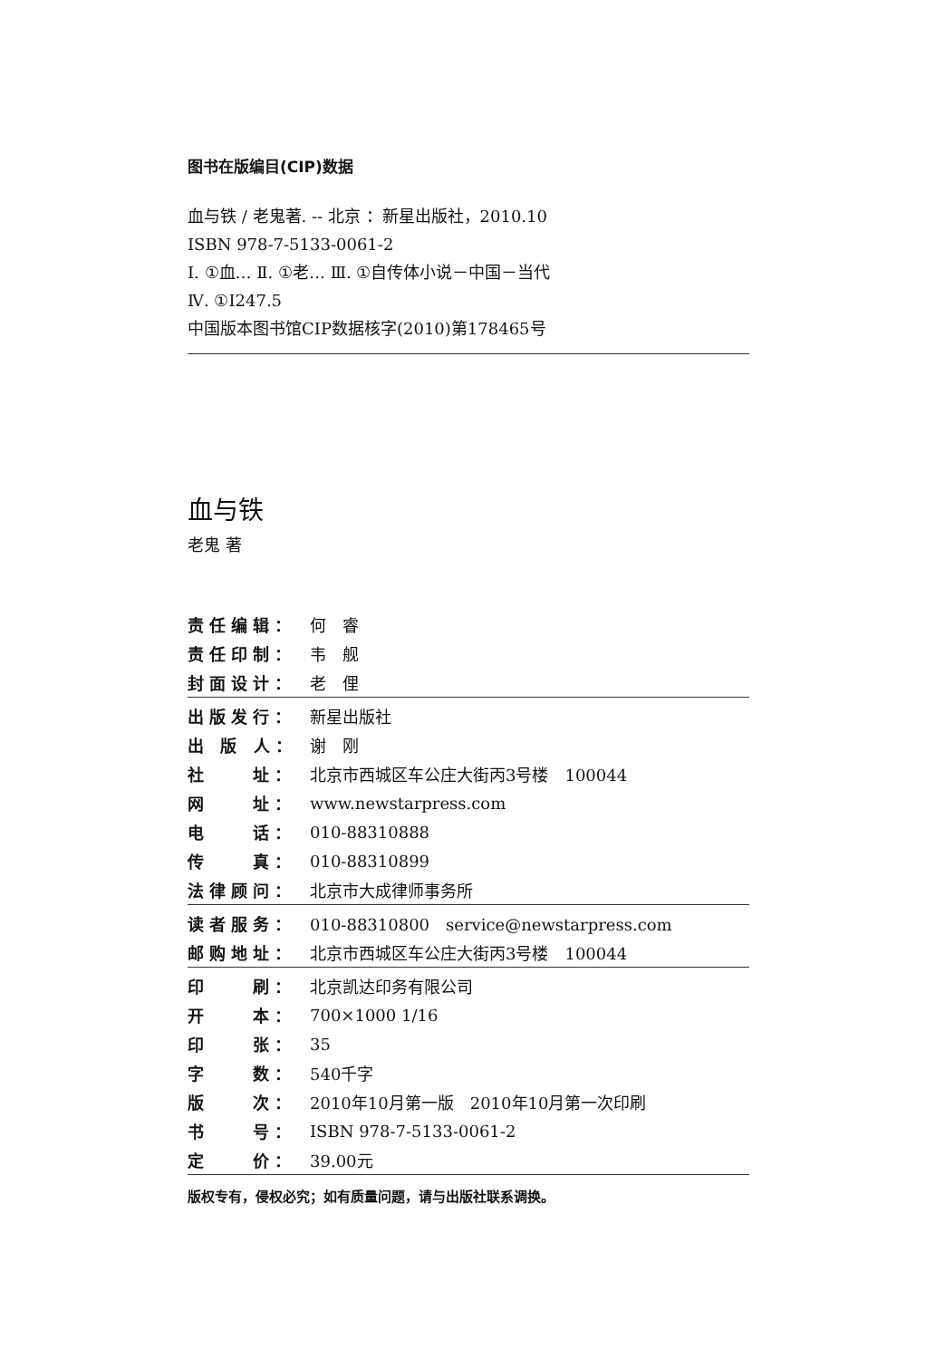图书在版编目(CIP)数据
血与铁 / 老鬼著. -- 北京 ：新星出版社，2010.10
ISBN 978-7-5133-0061-2
Ⅰ. ①血… Ⅱ. ①老… Ⅲ. ①自传体小说－中国－当代
Ⅳ. ①I247.5
中国版本图书馆CIP数据核字(2010)第178465号
血与铁
老鬼 著
| 责任编辑： | 何 睿 |
| 责任印制： | 韦 舰 |
| 封面设计： | 老 俚 |
| 出版发行： | 新星出版社 |
| 出 版 人： | 谢 刚 |
| 社 址： | 北京市西城区车公庄大街丙3号楼 100044 |
| 网 址： | www.newstarpress.com |
| 电 话： | 010-88310888 |
| 传 真： | 010-88310899 |
| 法律顾问： | 北京市大成律师事务所 |
| 读者服务： | 010-88310800 service@newstarpress.com |
| 邮购地址： | 北京市西城区车公庄大街丙3号楼 100044 |
| 印 刷： | 北京凯达印务有限公司 |
| 开 本： | 700×1000 1/16 |
| 印 张： | 35 |
| 字 数： | 540千字 |
| 版 次： | 2010年10月第一版 2010年10月第一次印刷 |
| 书 号： | ISBN 978-7-5133-0061-2 |
| 定 价： | 39.00元 |
版权专有，侵权必究；如有质量问题，请与出版社联系调换。